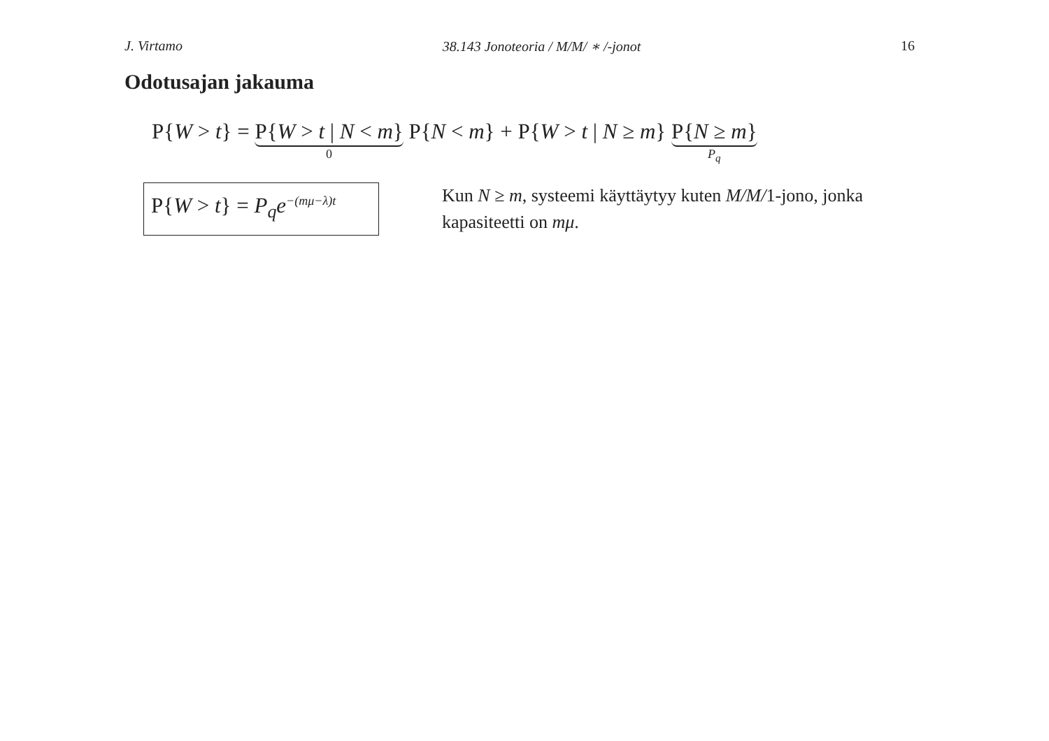J. Virtamo 38.143 Jonoteoria / M/M/ ∗ /-jonot 16
Odotusajan jakauma
P{ W > t } = P{W > t | N < m} 0 P{ N < m } + P{ W > t | N ≥ m } P{N ≥ m} P<sub>q</sub>
P{W > t} = P<sub>q</sub>e<sup>−(mμ−λ)t</sup>
Kun N ≥ m, systeemi käyttäytyy kuten M/M/1-jono, jonka kapasiteetti on mμ.